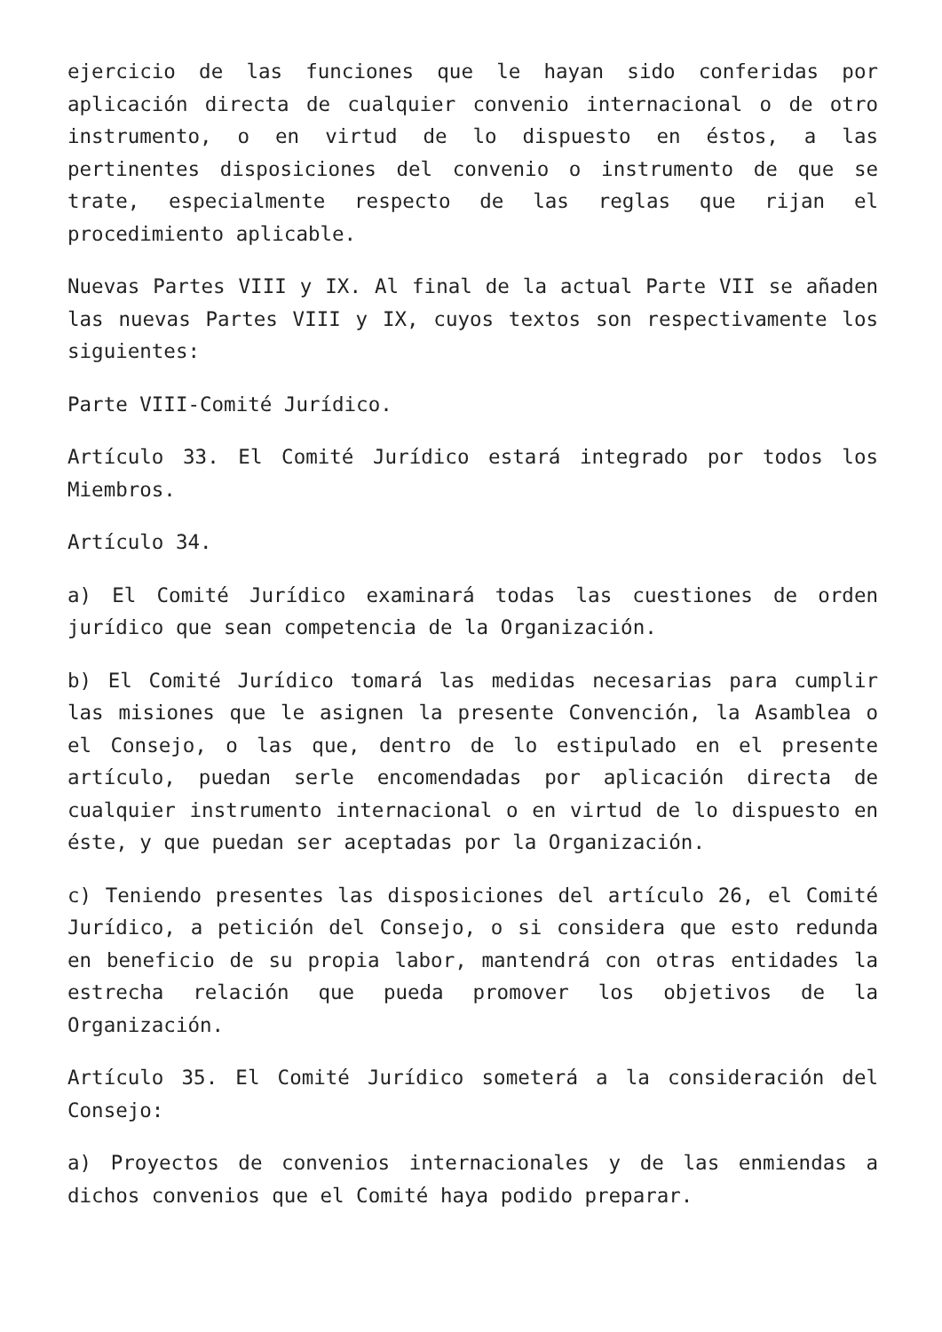ejercicio de las funciones que le hayan sido conferidas por aplicación directa de cualquier convenio internacional o de otro instrumento, o en virtud de lo dispuesto en éstos, a las pertinentes disposiciones del convenio o instrumento de que se trate, especialmente respecto de las reglas que rijan el procedimiento aplicable.
Nuevas Partes VIII y IX. Al final de la actual Parte VII se añaden las nuevas Partes VIII y IX, cuyos textos son respectivamente los siguientes:
Parte VIII-Comité Jurídico.
Artículo 33. El Comité Jurídico estará integrado por todos los Miembros.
Artículo 34.
a) El Comité Jurídico examinará todas las cuestiones de orden jurídico que sean competencia de la Organización.
b) El Comité Jurídico tomará las medidas necesarias para cumplir las misiones que le asignen la presente Convención, la Asamblea o el Consejo, o las que, dentro de lo estipulado en el presente artículo, puedan serle encomendadas por aplicación directa de cualquier instrumento internacional o en virtud de lo dispuesto en éste, y que puedan ser aceptadas por la Organización.
c) Teniendo presentes las disposiciones del artículo 26, el Comité Jurídico, a petición del Consejo, o si considera que esto redunda en beneficio de su propia labor, mantendrá con otras entidades la estrecha relación que pueda promover los objetivos de la Organización.
Artículo 35. El Comité Jurídico someterá a la consideración del Consejo:
a) Proyectos de convenios internacionales y de las enmiendas a dichos convenios que el Comité haya podido preparar.